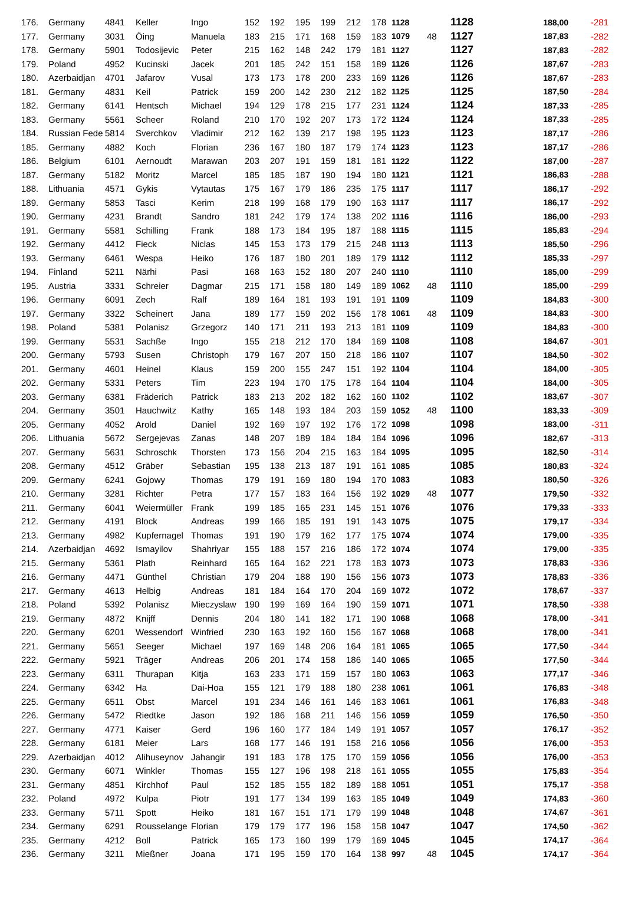| 176. | Germany | 4841 | Keller | Ingo | 152 | 192 | 195 | 199 | 212 | 178 | 1128 | | 1128 | 188,00 | -281 |
| 177. | Germany | 3031 | Öing | Manuela | 183 | 215 | 171 | 168 | 159 | 183 | 1079 | 48 | 1127 | 187,83 | -282 |
| 178. | Germany | 5901 | Todosijevic | Peter | 215 | 162 | 148 | 242 | 179 | 181 | 1127 | | 1127 | 187,83 | -282 |
| 179. | Poland | 4952 | Kucinski | Jacek | 201 | 185 | 242 | 151 | 158 | 189 | 1126 | | 1126 | 187,67 | -283 |
| 180. | Azerbaidjan | 4701 | Jafarov | Vusal | 173 | 173 | 178 | 200 | 233 | 169 | 1126 | | 1126 | 187,67 | -283 |
| 181. | Germany | 4831 | Keil | Patrick | 159 | 200 | 142 | 230 | 212 | 182 | 1125 | | 1125 | 187,50 | -284 |
| 182. | Germany | 6141 | Hentsch | Michael | 194 | 129 | 178 | 215 | 177 | 231 | 1124 | | 1124 | 187,33 | -285 |
| 183. | Germany | 5561 | Scheer | Roland | 210 | 170 | 192 | 207 | 173 | 172 | 1124 | | 1124 | 187,33 | -285 |
| 184. | Russian Fede | 5814 | Sverchkov | Vladimir | 212 | 162 | 139 | 217 | 198 | 195 | 1123 | | 1123 | 187,17 | -286 |
| 185. | Germany | 4882 | Koch | Florian | 236 | 167 | 180 | 187 | 179 | 174 | 1123 | | 1123 | 187,17 | -286 |
| 186. | Belgium | 6101 | Aernoudt | Marawan | 203 | 207 | 191 | 159 | 181 | 181 | 1122 | | 1122 | 187,00 | -287 |
| 187. | Germany | 5182 | Moritz | Marcel | 185 | 185 | 187 | 190 | 194 | 180 | 1121 | | 1121 | 186,83 | -288 |
| 188. | Lithuania | 4571 | Gykis | Vytautas | 175 | 167 | 179 | 186 | 235 | 175 | 1117 | | 1117 | 186,17 | -292 |
| 189. | Germany | 5853 | Tasci | Kerim | 218 | 199 | 168 | 179 | 190 | 163 | 1117 | | 1117 | 186,17 | -292 |
| 190. | Germany | 4231 | Brandt | Sandro | 181 | 242 | 179 | 174 | 138 | 202 | 1116 | | 1116 | 186,00 | -293 |
| 191. | Germany | 5581 | Schilling | Frank | 188 | 173 | 184 | 195 | 187 | 188 | 1115 | | 1115 | 185,83 | -294 |
| 192. | Germany | 4412 | Fieck | Niclas | 145 | 153 | 173 | 179 | 215 | 248 | 1113 | | 1113 | 185,50 | -296 |
| 193. | Germany | 6461 | Wespa | Heiko | 176 | 187 | 180 | 201 | 189 | 179 | 1112 | | 1112 | 185,33 | -297 |
| 194. | Finland | 5211 | Närhi | Pasi | 168 | 163 | 152 | 180 | 207 | 240 | 1110 | | 1110 | 185,00 | -299 |
| 195. | Austria | 3331 | Schreier | Dagmar | 215 | 171 | 158 | 180 | 149 | 189 | 1062 | 48 | 1110 | 185,00 | -299 |
| 196. | Germany | 6091 | Zech | Ralf | 189 | 164 | 181 | 193 | 191 | 191 | 1109 | | 1109 | 184,83 | -300 |
| 197. | Germany | 3322 | Scheinert | Jana | 189 | 177 | 159 | 202 | 156 | 178 | 1061 | 48 | 1109 | 184,83 | -300 |
| 198. | Poland | 5381 | Polanisz | Grzegorz | 140 | 171 | 211 | 193 | 213 | 181 | 1109 | | 1109 | 184,83 | -300 |
| 199. | Germany | 5531 | Sachße | Ingo | 155 | 218 | 212 | 170 | 184 | 169 | 1108 | | 1108 | 184,67 | -301 |
| 200. | Germany | 5793 | Susen | Christoph | 179 | 167 | 207 | 150 | 218 | 186 | 1107 | | 1107 | 184,50 | -302 |
| 201. | Germany | 4601 | Heinel | Klaus | 159 | 200 | 155 | 247 | 151 | 192 | 1104 | | 1104 | 184,00 | -305 |
| 202. | Germany | 5331 | Peters | Tim | 223 | 194 | 170 | 175 | 178 | 164 | 1104 | | 1104 | 184,00 | -305 |
| 203. | Germany | 6381 | Fräderich | Patrick | 183 | 213 | 202 | 182 | 162 | 160 | 1102 | | 1102 | 183,67 | -307 |
| 204. | Germany | 3501 | Hauchwitz | Kathy | 165 | 148 | 193 | 184 | 203 | 159 | 1052 | 48 | 1100 | 183,33 | -309 |
| 205. | Germany | 4052 | Arold | Daniel | 192 | 169 | 197 | 192 | 176 | 172 | 1098 | | 1098 | 183,00 | -311 |
| 206. | Lithuania | 5672 | Sergejevas | Zanas | 148 | 207 | 189 | 184 | 184 | 184 | 1096 | | 1096 | 182,67 | -313 |
| 207. | Germany | 5631 | Schroschk | Thorsten | 173 | 156 | 204 | 215 | 163 | 184 | 1095 | | 1095 | 182,50 | -314 |
| 208. | Germany | 4512 | Gräber | Sebastian | 195 | 138 | 213 | 187 | 191 | 161 | 1085 | | 1085 | 180,83 | -324 |
| 209. | Germany | 6241 | Gojowy | Thomas | 179 | 191 | 169 | 180 | 194 | 170 | 1083 | | 1083 | 180,50 | -326 |
| 210. | Germany | 3281 | Richter | Petra | 177 | 157 | 183 | 164 | 156 | 192 | 1029 | 48 | 1077 | 179,50 | -332 |
| 211. | Germany | 6041 | Weiermüller | Frank | 199 | 185 | 165 | 231 | 145 | 151 | 1076 | | 1076 | 179,33 | -333 |
| 212. | Germany | 4191 | Block | Andreas | 199 | 166 | 185 | 191 | 191 | 143 | 1075 | | 1075 | 179,17 | -334 |
| 213. | Germany | 4982 | Kupfernagel | Thomas | 191 | 190 | 179 | 162 | 177 | 175 | 1074 | | 1074 | 179,00 | -335 |
| 214. | Azerbaidjan | 4692 | Ismayilov | Shahriyar | 155 | 188 | 157 | 216 | 186 | 172 | 1074 | | 1074 | 179,00 | -335 |
| 215. | Germany | 5361 | Plath | Reinhard | 165 | 164 | 162 | 221 | 178 | 183 | 1073 | | 1073 | 178,83 | -336 |
| 216. | Germany | 4471 | Günthel | Christian | 179 | 204 | 188 | 190 | 156 | 156 | 1073 | | 1073 | 178,83 | -336 |
| 217. | Germany | 4613 | Helbig | Andreas | 181 | 184 | 164 | 170 | 204 | 169 | 1072 | | 1072 | 178,67 | -337 |
| 218. | Poland | 5392 | Polanisz | Mieczyslaw | 190 | 199 | 169 | 164 | 190 | 159 | 1071 | | 1071 | 178,50 | -338 |
| 219. | Germany | 4872 | Knijff | Dennis | 204 | 180 | 141 | 182 | 171 | 190 | 1068 | | 1068 | 178,00 | -341 |
| 220. | Germany | 6201 | Wessendorf | Winfried | 230 | 163 | 192 | 160 | 156 | 167 | 1068 | | 1068 | 178,00 | -341 |
| 221. | Germany | 5651 | Seeger | Michael | 197 | 169 | 148 | 206 | 164 | 181 | 1065 | | 1065 | 177,50 | -344 |
| 222. | Germany | 5921 | Träger | Andreas | 206 | 201 | 174 | 158 | 186 | 140 | 1065 | | 1065 | 177,50 | -344 |
| 223. | Germany | 6311 | Thurapan | Kitja | 163 | 233 | 171 | 159 | 157 | 180 | 1063 | | 1063 | 177,17 | -346 |
| 224. | Germany | 6342 | Ha | Dai-Hoa | 155 | 121 | 179 | 188 | 180 | 238 | 1061 | | 1061 | 176,83 | -348 |
| 225. | Germany | 6511 | Obst | Marcel | 191 | 234 | 146 | 161 | 146 | 183 | 1061 | | 1061 | 176,83 | -348 |
| 226. | Germany | 5472 | Riedtke | Jason | 192 | 186 | 168 | 211 | 146 | 156 | 1059 | | 1059 | 176,50 | -350 |
| 227. | Germany | 4771 | Kaiser | Gerd | 196 | 160 | 177 | 184 | 149 | 191 | 1057 | | 1057 | 176,17 | -352 |
| 228. | Germany | 6181 | Meier | Lars | 168 | 177 | 146 | 191 | 158 | 216 | 1056 | | 1056 | 176,00 | -353 |
| 229. | Azerbaidjan | 4012 | Alihuseynov | Jahangir | 191 | 183 | 178 | 175 | 170 | 159 | 1056 | | 1056 | 176,00 | -353 |
| 230. | Germany | 6071 | Winkler | Thomas | 155 | 127 | 196 | 198 | 218 | 161 | 1055 | | 1055 | 175,83 | -354 |
| 231. | Germany | 4851 | Kirchhof | Paul | 152 | 185 | 155 | 182 | 189 | 188 | 1051 | | 1051 | 175,17 | -358 |
| 232. | Poland | 4972 | Kulpa | Piotr | 191 | 177 | 134 | 199 | 163 | 185 | 1049 | | 1049 | 174,83 | -360 |
| 233. | Germany | 5711 | Spott | Heiko | 181 | 167 | 151 | 171 | 179 | 199 | 1048 | | 1048 | 174,67 | -361 |
| 234. | Germany | 6291 | Rousselange | Florian | 179 | 179 | 177 | 196 | 158 | 158 | 1047 | | 1047 | 174,50 | -362 |
| 235. | Germany | 4212 | Boll | Patrick | 165 | 173 | 160 | 199 | 179 | 169 | 1045 | | 1045 | 174,17 | -364 |
| 236. | Germany | 3211 | Mießner | Joana | 171 | 195 | 159 | 170 | 164 | 138 | 997 | 48 | 1045 | 174,17 | -364 |